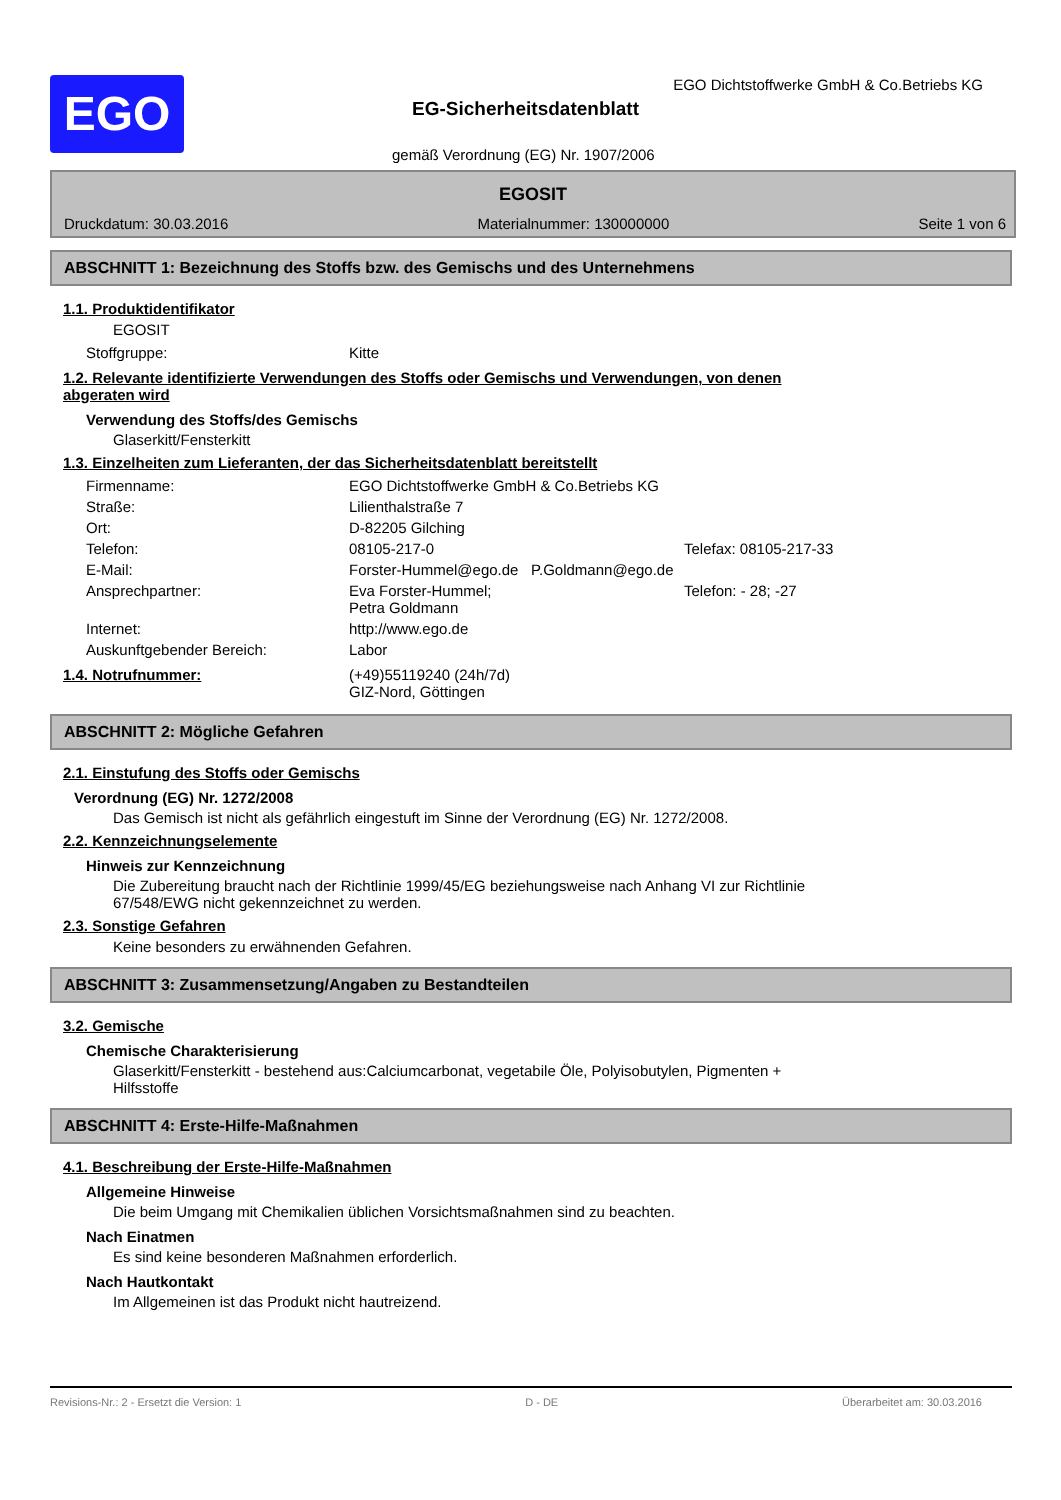EGO
EGO Dichtstoffwerke GmbH & Co.Betriebs KG
EG-Sicherheitsdatenblatt
gemäß Verordnung (EG) Nr. 1907/2006
EGOSIT
Druckdatum: 30.03.2016 Materialnummer: 130000000 Seite 1 von 6
ABSCHNITT 1: Bezeichnung des Stoffs bzw. des Gemischs und des Unternehmens
1.1. Produktidentifikator
EGOSIT
| Stoffgruppe: | Kitte |
1.2. Relevante identifizierte Verwendungen des Stoffs oder Gemischs und Verwendungen, von denen
abgeraten wird
Verwendung des Stoffs/des Gemischs
Glaserkitt/Fensterkitt
1.3. Einzelheiten zum Lieferanten, der das Sicherheitsdatenblatt bereitstellt
| Firmenname: | EGO Dichtstoffwerke GmbH & Co.Betriebs KG | |
| Straße: | Lilienthalstraße 7 | |
| Ort: | D-82205 Gilching | |
| Telefon: | 08105-217-0 | Telefax: 08105-217-33 |
| E-Mail: | Forster-Hummel@ego.de P.Goldmann@ego.de | |
| Ansprechpartner: | Eva Forster-Hummel; Petra Goldmann | Telefon: - 28; -27 |
| Internet: | http://www.ego.de | |
| Auskunftgebender Bereich: | Labor | |
| 1.4. Notrufnummer: | (+49)55119240 (24h/7d) GIZ-Nord, Göttingen |
ABSCHNITT 2: Mögliche Gefahren
2.1. Einstufung des Stoffs oder Gemischs
Verordnung (EG) Nr. 1272/2008
Das Gemisch ist nicht als gefährlich eingestuft im Sinne der Verordnung (EG) Nr. 1272/2008.
2.2. Kennzeichnungselemente
Hinweis zur Kennzeichnung
Die Zubereitung braucht nach der Richtlinie 1999/45/EG beziehungsweise nach Anhang VI zur Richtlinie
67/548/EWG nicht gekennzeichnet zu werden.
2.3. Sonstige Gefahren
Keine besonders zu erwähnenden Gefahren.
ABSCHNITT 3: Zusammensetzung/Angaben zu Bestandteilen
3.2. Gemische
Chemische Charakterisierung
Glaserkitt/Fensterkitt - bestehend aus:Calciumcarbonat, vegetabile Öle, Polyisobutylen, Pigmenten +
Hilfsstoffe
ABSCHNITT 4: Erste-Hilfe-Maßnahmen
4.1. Beschreibung der Erste-Hilfe-Maßnahmen
Allgemeine Hinweise
Die beim Umgang mit Chemikalien üblichen Vorsichtsmaßnahmen sind zu beachten.
Nach Einatmen
Es sind keine besonderen Maßnahmen erforderlich.
Nach Hautkontakt
Im Allgemeinen ist das Produkt nicht hautreizend.
Revisions-Nr.: 2 - Ersetzt die Version: 1 D - DE Überarbeitet am: 30.03.2016